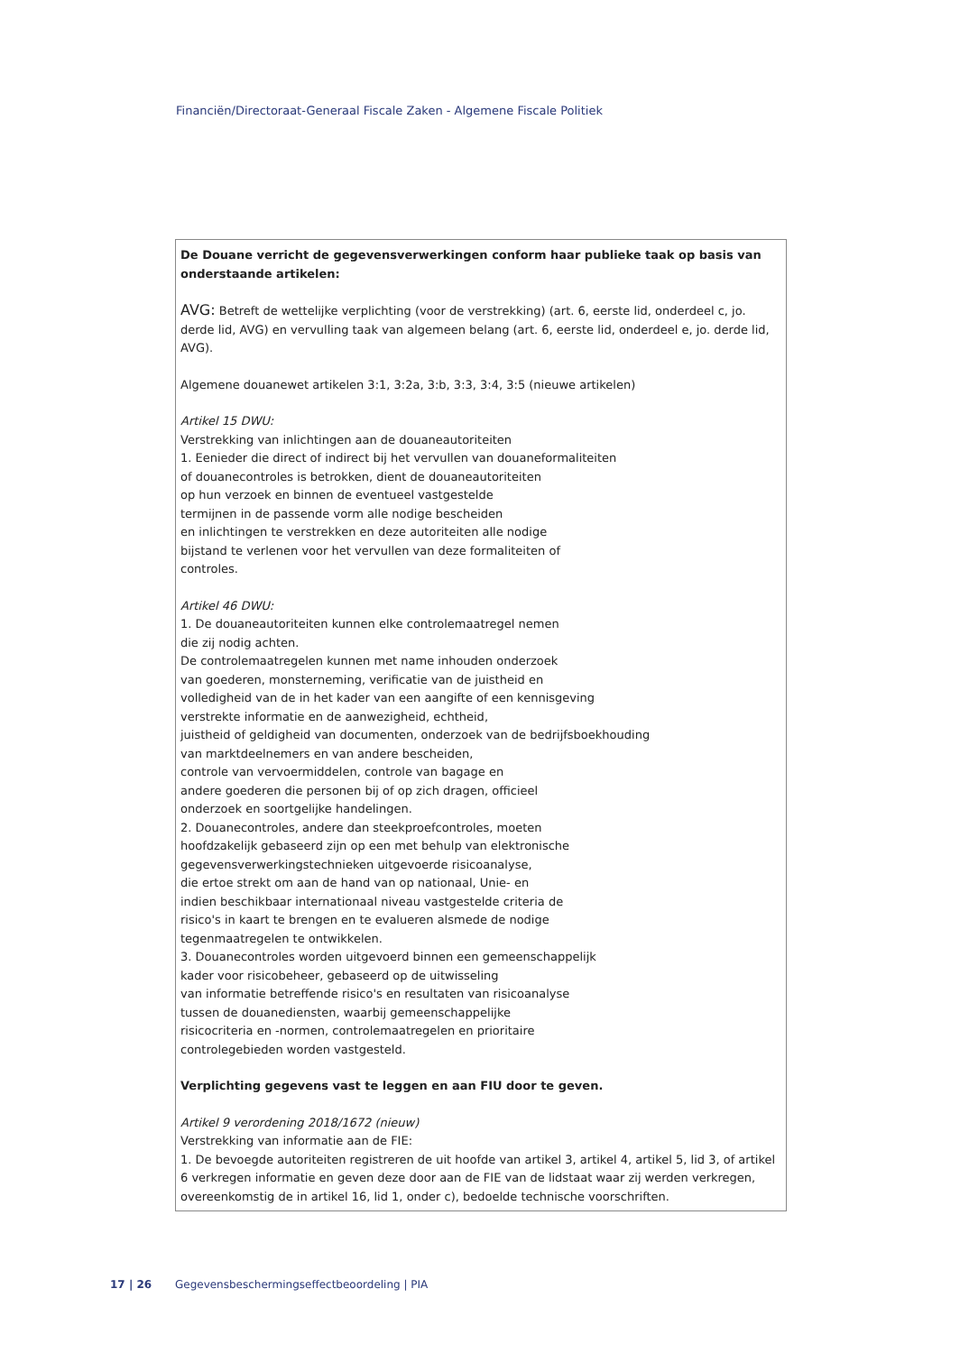Financiën/Directoraat-Generaal Fiscale Zaken - Algemene Fiscale Politiek
| De Douane verricht de gegevensverwerkingen conform haar publieke taak op basis van onderstaande artikelen: AVG: Betreft de wettelijke verplichting (voor de verstrekking) (art. 6, eerste lid, onderdeel c, jo. derde lid, AVG) en vervulling taak van algemeen belang (art. 6, eerste lid, onderdeel e, jo. derde lid, AVG). Algemene douanewet artikelen 3:1, 3:2a, 3:b, 3:3, 3:4, 3:5 (nieuwe artikelen) Artikel 15 DWU: Verstrekking van inlichtingen aan de douaneautoriteiten 1. Eenieder die direct of indirect bij het vervullen van douaneformaliteiten of douanecontroles is betrokken, dient de douaneautoriteiten op hun verzoek en binnen de eventueel vastgestelde termijnen in de passende vorm alle nodige bescheiden en inlichtingen te verstrekken en deze autoriteiten alle nodige bijstand te verlenen voor het vervullen van deze formaliteiten of controles. Artikel 46 DWU: 1. De douaneautoriteiten kunnen elke controlemaatregel nemen die zij nodig achten. De controlemaatregelen kunnen met name inhouden onderzoek van goederen, monsterneming, verificatie van de juistheid en volledigheid van de in het kader van een aangifte of een kennisgeving verstrekte informatie en de aanwezigheid, echtheid, juistheid of geldigheid van documenten, onderzoek van de bedrijfsboekhouding van marktdeelnemers en van andere bescheiden, controle van vervoermiddelen, controle van bagage en andere goederen die personen bij of op zich dragen, officieel onderzoek en soortgelijke handelingen. 2. Douanecontroles, andere dan steekproefcontroles, moeten hoofdzakelijk gebaseerd zijn op een met behulp van elektronische gegevensverwerkingstechnieken uitgevoerde risicoanalyse, die ertoe strekt om aan de hand van op nationaal, Unie- en indien beschikbaar internationaal niveau vastgestelde criteria de risico's in kaart te brengen en te evalueren alsmede de nodige tegenmaatregelen te ontwikkelen. 3. Douanecontroles worden uitgevoerd binnen een gemeenschappelijk kader voor risicobeheer, gebaseerd op de uitwisseling van informatie betreffende risico's en resultaten van risicoanalyse tussen de douanediensten, waarbij gemeenschappelijke risicocriteria en -normen, controlemaatregelen en prioritaire controlegebieden worden vastgesteld. Verplichting gegevens vast te leggen en aan FIU door te geven. Artikel 9 verordening 2018/1672 (nieuw) Verstrekking van informatie aan de FIE: 1. De bevoegde autoriteiten registreren de uit hoofde van artikel 3, artikel 4, artikel 5, lid 3, of artikel 6 verkregen informatie en geven deze door aan de FIE van de lidstaat waar zij werden verkregen, overeenkomstig de in artikel 16, lid 1, onder c), bedoelde technische voorschriften. |
17 | 26 Gegevensbeschermingseffectbeoordeling | PIA